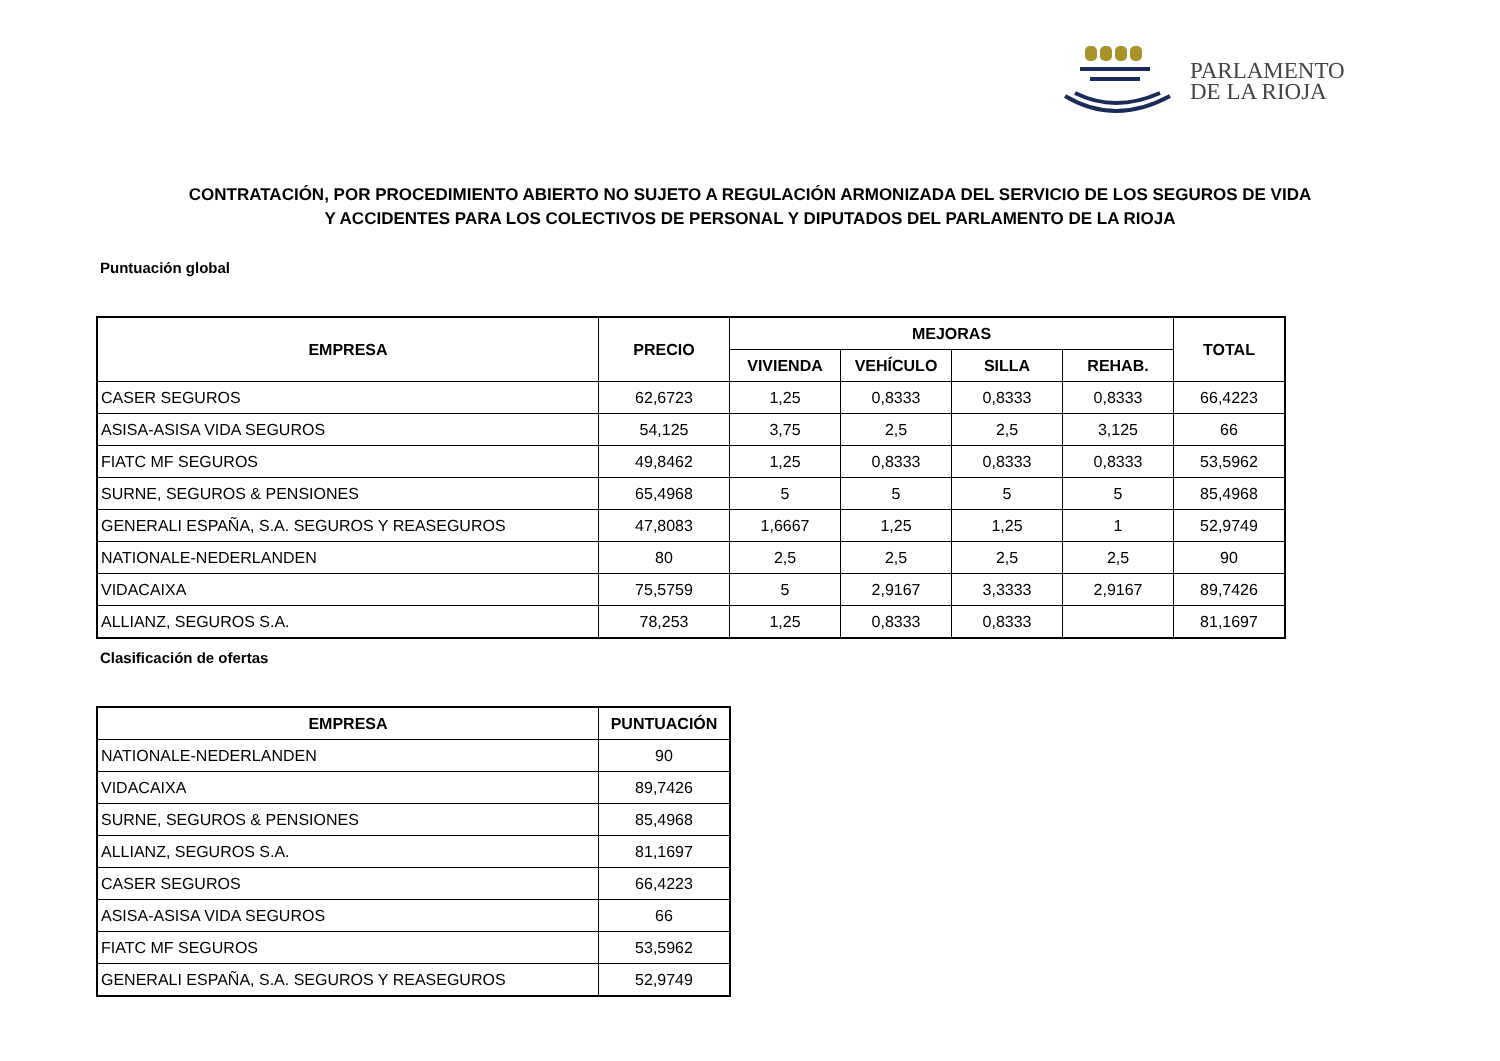PARLAMENTO
DE LA RIOJA
CONTRATACIÓN, POR PROCEDIMIENTO ABIERTO NO SUJETO A REGULACIÓN ARMONIZADA DEL SERVICIO DE LOS SEGUROS DE VIDA
Y ACCIDENTES PARA LOS COLECTIVOS DE PERSONAL Y DIPUTADOS DEL PARLAMENTO DE LA RIOJA
Puntuación global
| EMPRESA | PRECIO | MEJORAS | | | | TOTAL |
| --- | --- | --- | --- | --- | --- | --- |
| | | VIVIENDA | VEHÍCULO | SILLA | REHAB. | |
| CASER SEGUROS | 62,6723 | 1,25 | 0,8333 | 0,8333 | 0,8333 | 66,4223 |
| ASISA-ASISA VIDA SEGUROS | 54,125 | 3,75 | 2,5 | 2,5 | 3,125 | 66 |
| FIATC MF SEGUROS | 49,8462 | 1,25 | 0,8333 | 0,8333 | 0,8333 | 53,5962 |
| SURNE, SEGUROS & PENSIONES | 65,4968 | 5 | 5 | 5 | 5 | 85,4968 |
| GENERALI ESPAÑA, S.A. SEGUROS Y REASEGUROS | 47,8083 | 1,6667 | 1,25 | 1,25 | 1 | 52,9749 |
| NATIONALE-NEDERLANDEN | 80 | 2,5 | 2,5 | 2,5 | 2,5 | 90 |
| VIDACAIXA | 75,5759 | 5 | 2,9167 | 3,3333 | 2,9167 | 89,7426 |
| ALLIANZ, SEGUROS S.A. | 78,253 | 1,25 | 0,8333 | 0,8333 | | 81,1697 |
Clasificación de ofertas
| EMPRESA | PUNTUACIÓN |
| --- | --- |
| NATIONALE-NEDERLANDEN | 90 |
| VIDACAIXA | 89,7426 |
| SURNE, SEGUROS & PENSIONES | 85,4968 |
| ALLIANZ, SEGUROS S.A. | 81,1697 |
| CASER SEGUROS | 66,4223 |
| ASISA-ASISA VIDA SEGUROS | 66 |
| FIATC MF SEGUROS | 53,5962 |
| GENERALI ESPAÑA, S.A. SEGUROS Y REASEGUROS | 52,9749 |